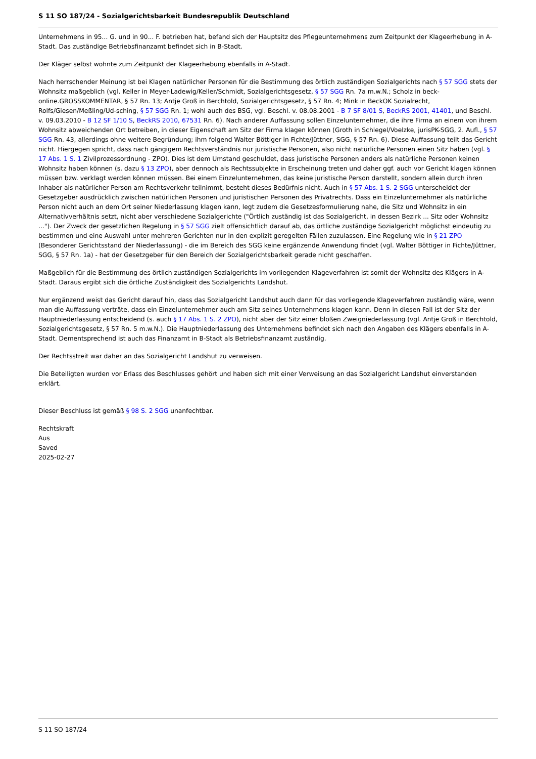S 11 SO 187/24 - Sozialgerichtsbarkeit Bundesrepublik Deutschland
Unternehmens in 95... G. und in 90... F. betrieben hat, befand sich der Hauptsitz des Pflegeunternehmens zum Zeitpunkt der Klageerhebung in A-Stadt. Das zuständige Betriebsfinanzamt befindet sich in B-Stadt.
Der Kläger selbst wohnte zum Zeitpunkt der Klageerhebung ebenfalls in A-Stadt.
Nach herrschender Meinung ist bei Klagen natürlicher Personen für die Bestimmung des örtlich zuständigen Sozialgerichts nach § 57 SGG stets der Wohnsitz maßgeblich (vgl. Keller in Meyer-Ladewig/Keller/Schmidt, Sozialgerichtsgesetz, § 57 SGG Rn. 7a m.w.N.; Scholz in beck-online.GROSSKOMMENTAR, § 57 Rn. 13; Antje Groß in Berchtold, Sozialgerichtsgesetz, § 57 Rn. 4; Mink in BeckOK Sozialrecht, Rolfs/Giesen/Meßling/Ud-sching, § 57 SGG Rn. 1; wohl auch des BSG, vgl. Beschl. v. 08.08.2001 - B 7 SF 8/01 S, BeckRS 2001, 41401, und Beschl. v. 09.03.2010 - B 12 SF 1/10 S, BeckRS 2010, 67531 Rn. 6). Nach anderer Auffassung sollen Einzelunternehmer, die ihre Firma an einem von ihrem Wohnsitz abweichenden Ort betreiben, in dieser Eigenschaft am Sitz der Firma klagen können (Groth in Schlegel/Voelzke, jurisPK-SGG, 2. Aufl., § 57 SGG Rn. 43, allerdings ohne weitere Begründung; ihm folgend Walter Böttiger in Fichte/Jüttner, SGG, § 57 Rn. 6). Diese Auffassung teilt das Gericht nicht. Hiergegen spricht, dass nach gängigem Rechtsverständnis nur juristische Personen, also nicht natürliche Personen einen Sitz haben (vgl. § 17 Abs. 1 S. 1 Zivilprozessordnung - ZPO). Dies ist dem Umstand geschuldet, dass juristische Personen anders als natürliche Personen keinen Wohnsitz haben können (s. dazu § 13 ZPO), aber dennoch als Rechtssubjekte in Erscheinung treten und daher ggf. auch vor Gericht klagen können müssen bzw. verklagt werden können müssen. Bei einem Einzelunternehmen, das keine juristische Person darstellt, sondern allein durch ihren Inhaber als natürlicher Person am Rechtsverkehr teilnimmt, besteht dieses Bedürfnis nicht. Auch in § 57 Abs. 1 S. 2 SGG unterscheidet der Gesetzgeber ausdrücklich zwischen natürlichen Personen und juristischen Personen des Privatrechts. Dass ein Einzelunternehmer als natürliche Person nicht auch an dem Ort seiner Niederlassung klagen kann, legt zudem die Gesetzesformulierung nahe, die Sitz und Wohnsitz in ein Alternativverhältnis setzt, nicht aber verschiedene Sozialgerichte ("Örtlich zuständig ist das Sozialgericht, in dessen Bezirk ... Sitz oder Wohnsitz ..."). Der Zweck der gesetzlichen Regelung in § 57 SGG zielt offensichtlich darauf ab, das örtliche zuständige Sozialgericht möglichst eindeutig zu bestimmen und eine Auswahl unter mehreren Gerichten nur in den explizit geregelten Fällen zuzulassen. Eine Regelung wie in § 21 ZPO (Besonderer Gerichtsstand der Niederlassung) - die im Bereich des SGG keine ergänzende Anwendung findet (vgl. Walter Böttiger in Fichte/Jüttner, SGG, § 57 Rn. 1a) - hat der Gesetzgeber für den Bereich der Sozialgerichtsbarkeit gerade nicht geschaffen.
Maßgeblich für die Bestimmung des örtlich zuständigen Sozialgerichts im vorliegenden Klageverfahren ist somit der Wohnsitz des Klägers in A-Stadt. Daraus ergibt sich die örtliche Zuständigkeit des Sozialgerichts Landshut.
Nur ergänzend weist das Gericht darauf hin, dass das Sozialgericht Landshut auch dann für das vorliegende Klageverfahren zuständig wäre, wenn man die Auffassung verträte, dass ein Einzelunternehmer auch am Sitz seines Unternehmens klagen kann. Denn in diesen Fall ist der Sitz der Hauptniederlassung entscheidend (s. auch § 17 Abs. 1 S. 2 ZPO), nicht aber der Sitz einer bloßen Zweigniederlassung (vgl. Antje Groß in Berchtold, Sozialgerichtsgesetz, § 57 Rn. 5 m.w.N.). Die Hauptniederlassung des Unternehmens befindet sich nach den Angaben des Klägers ebenfalls in A-Stadt. Dementsprechend ist auch das Finanzamt in B-Stadt als Betriebsfinanzamt zuständig.
Der Rechtsstreit war daher an das Sozialgericht Landshut zu verweisen.
Die Beteiligten wurden vor Erlass des Beschlusses gehört und haben sich mit einer Verweisung an das Sozialgericht Landshut einverstanden erklärt.
Dieser Beschluss ist gemäß § 98 S. 2 SGG unanfechtbar.
Rechtskraft
Aus
Saved
2025-02-27
S 11 SO 187/24